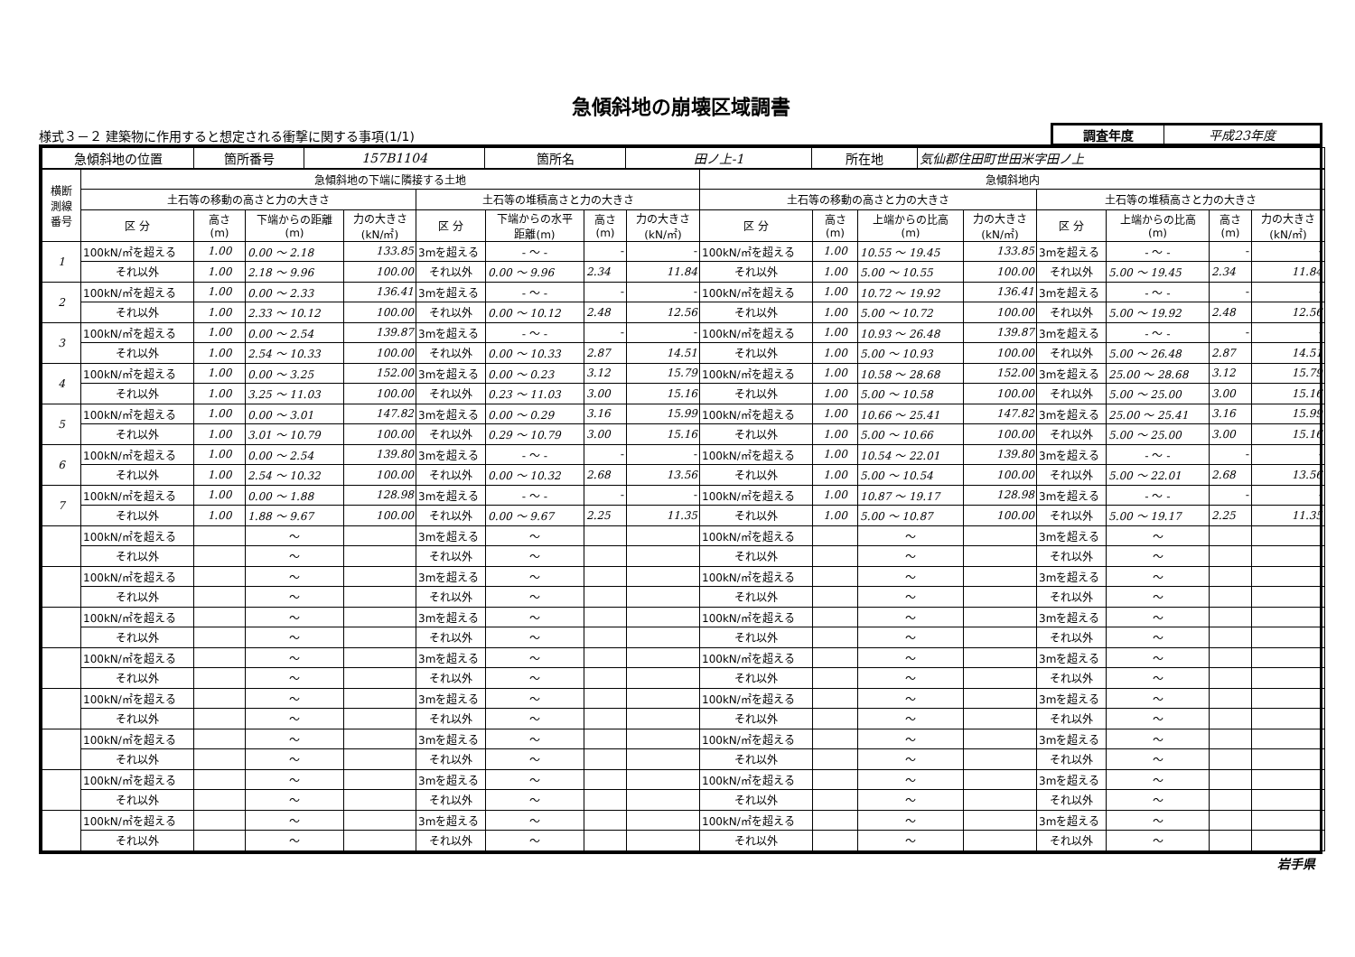急傾斜地の崩壊区域調書
様式３－２ 建築物に作用すると想定される衝撃に関する事項(1/1)
| 調査年度 | 平成23年度 |
| 急傾斜地の位置 | 箇所番号 | 157B1104 | 箇所名 | 田ノ上-1 | 所在地 | 気仙郡住田町世田米字田ノ上 |
| 横断 測線 番号 | 急傾斜地の下端に隣接する土地 | | | | | | | | 急傾斜地内 | | | | | | | |
| --- | --- | --- | --- | --- | --- | --- | --- | --- | --- | --- | --- | --- | --- | --- | --- | --- |
| | 土石等の移動の高さと力の大きさ | | | | 土石等の堆積高さと力の大きさ | | | | 土石等の移動の高さと力の大きさ | | | | 土石等の堆積高さと力の大きさ | | | |
| | 区 分 | 高さ (m) | 下端からの距離 (m) | 力の大きさ (kN/㎡) | 区 分 | 下端からの水平 距離(m) | 高さ (m) | 力の大きさ (kN/㎡) | 区 分 | 高さ (m) | 上端からの比高 (m) | 力の大きさ (kN/㎡) | 区 分 | 上端からの比高 (m) | 高さ (m) | 力の大きさ (kN/㎡) |
| 1 | 100kN/㎡を超える | 1.00 | 0.00 ～ 2.18 | 133.85 | 3mを超える | - ～ - | - | - | 100kN/㎡を超える | 1.00 | 10.55 ～ 19.45 | 133.85 | 3mを超える | - ～ - | - | - |
| | それ以外 | 1.00 | 2.18 ～ 9.96 | 100.00 | それ以外 | 0.00 ～ 9.96 | 2.34 | 11.84 | それ以外 | 1.00 | 5.00 ～ 10.55 | 100.00 | それ以外 | 5.00 ～ 19.45 | 2.34 | 11.84 |
| 2 | 100kN/㎡を超える | 1.00 | 0.00 ～ 2.33 | 136.41 | 3mを超える | - ～ - | - | - | 100kN/㎡を超える | 1.00 | 10.72 ～ 19.92 | 136.41 | 3mを超える | - ～ - | - | - |
| | それ以外 | 1.00 | 2.33 ～ 10.12 | 100.00 | それ以外 | 0.00 ～ 10.12 | 2.48 | 12.56 | それ以外 | 1.00 | 5.00 ～ 10.72 | 100.00 | それ以外 | 5.00 ～ 19.92 | 2.48 | 12.56 |
| 3 | 100kN/㎡を超える | 1.00 | 0.00 ～ 2.54 | 139.87 | 3mを超える | - ～ - | - | - | 100kN/㎡を超える | 1.00 | 10.93 ～ 26.48 | 139.87 | 3mを超える | - ～ - | - | - |
| | それ以外 | 1.00 | 2.54 ～ 10.33 | 100.00 | それ以外 | 0.00 ～ 10.33 | 2.87 | 14.51 | それ以外 | 1.00 | 5.00 ～ 10.93 | 100.00 | それ以外 | 5.00 ～ 26.48 | 2.87 | 14.51 |
| 4 | 100kN/㎡を超える | 1.00 | 0.00 ～ 3.25 | 152.00 | 3mを超える | 0.00 ～ 0.23 | 3.12 | 15.79 | 100kN/㎡を超える | 1.00 | 10.58 ～ 28.68 | 152.00 | 3mを超える | 25.00 ～ 28.68 | 3.12 | 15.79 |
| | それ以外 | 1.00 | 3.25 ～ 11.03 | 100.00 | それ以外 | 0.23 ～ 11.03 | 3.00 | 15.16 | それ以外 | 1.00 | 5.00 ～ 10.58 | 100.00 | それ以外 | 5.00 ～ 25.00 | 3.00 | 15.16 |
| 5 | 100kN/㎡を超える | 1.00 | 0.00 ～ 3.01 | 147.82 | 3mを超える | 0.00 ～ 0.29 | 3.16 | 15.99 | 100kN/㎡を超える | 1.00 | 10.66 ～ 25.41 | 147.82 | 3mを超える | 25.00 ～ 25.41 | 3.16 | 15.99 |
| | それ以外 | 1.00 | 3.01 ～ 10.79 | 100.00 | それ以外 | 0.29 ～ 10.79 | 3.00 | 15.16 | それ以外 | 1.00 | 5.00 ～ 10.66 | 100.00 | それ以外 | 5.00 ～ 25.00 | 3.00 | 15.16 |
| 6 | 100kN/㎡を超える | 1.00 | 0.00 ～ 2.54 | 139.80 | 3mを超える | - ～ - | - | - | 100kN/㎡を超える | 1.00 | 10.54 ～ 22.01 | 139.80 | 3mを超える | - ～ - | - | - |
| | それ以外 | 1.00 | 2.54 ～ 10.32 | 100.00 | それ以外 | 0.00 ～ 10.32 | 2.68 | 13.56 | それ以外 | 1.00 | 5.00 ～ 10.54 | 100.00 | それ以外 | 5.00 ～ 22.01 | 2.68 | 13.56 |
| 7 | 100kN/㎡を超える | 1.00 | 0.00 ～ 1.88 | 128.98 | 3mを超える | - ～ - | - | - | 100kN/㎡を超える | 1.00 | 10.87 ～ 19.17 | 128.98 | 3mを超える | - ～ - | - | - |
| | それ以外 | 1.00 | 1.88 ～ 9.67 | 100.00 | それ以外 | 0.00 ～ 9.67 | 2.25 | 11.35 | それ以外 | 1.00 | 5.00 ～ 10.87 | 100.00 | それ以外 | 5.00 ～ 19.17 | 2.25 | 11.35 |
| | 100kN/㎡を超える | | ～ | | 3mを超える | ～ | | | 100kN/㎡を超える | | ～ | | 3mを超える | ～ | | |
| | それ以外 | | ～ | | それ以外 | ～ | | | それ以外 | | ～ | | それ以外 | ～ | | |
| | 100kN/㎡を超える | | ～ | | 3mを超える | ～ | | | 100kN/㎡を超える | | ～ | | 3mを超える | ～ | | |
| | それ以外 | | ～ | | それ以外 | ～ | | | それ以外 | | ～ | | それ以外 | ～ | | |
| | 100kN/㎡を超える | | ～ | | 3mを超える | ～ | | | 100kN/㎡を超える | | ～ | | 3mを超える | ～ | | |
| | それ以外 | | ～ | | それ以外 | ～ | | | それ以外 | | ～ | | それ以外 | ～ | | |
| | 100kN/㎡を超える | | ～ | | 3mを超える | ～ | | | 100kN/㎡を超える | | ～ | | 3mを超える | ～ | | |
| | それ以外 | | ～ | | それ以外 | ～ | | | それ以外 | | ～ | | それ以外 | ～ | | |
| | 100kN/㎡を超える | | ～ | | 3mを超える | ～ | | | 100kN/㎡を超える | | ～ | | 3mを超える | ～ | | |
| | それ以外 | | ～ | | それ以外 | ～ | | | それ以外 | | ～ | | それ以外 | ～ | | |
| | 100kN/㎡を超える | | ～ | | 3mを超える | ～ | | | 100kN/㎡を超える | | ～ | | 3mを超える | ～ | | |
| | それ以外 | | ～ | | それ以外 | ～ | | | それ以外 | | ～ | | それ以外 | ～ | | |
| | 100kN/㎡を超える | | ～ | | 3mを超える | ～ | | | 100kN/㎡を超える | | ～ | | 3mを超える | ～ | | |
| | それ以外 | | ～ | | それ以外 | ～ | | | それ以外 | | ～ | | それ以外 | ～ | | |
| | 100kN/㎡を超える | | ～ | | 3mを超える | ～ | | | 100kN/㎡を超える | | ～ | | 3mを超える | ～ | | |
| | それ以外 | | ～ | | それ以外 | ～ | | | それ以外 | | ～ | | それ以外 | ～ | | |
岩手県